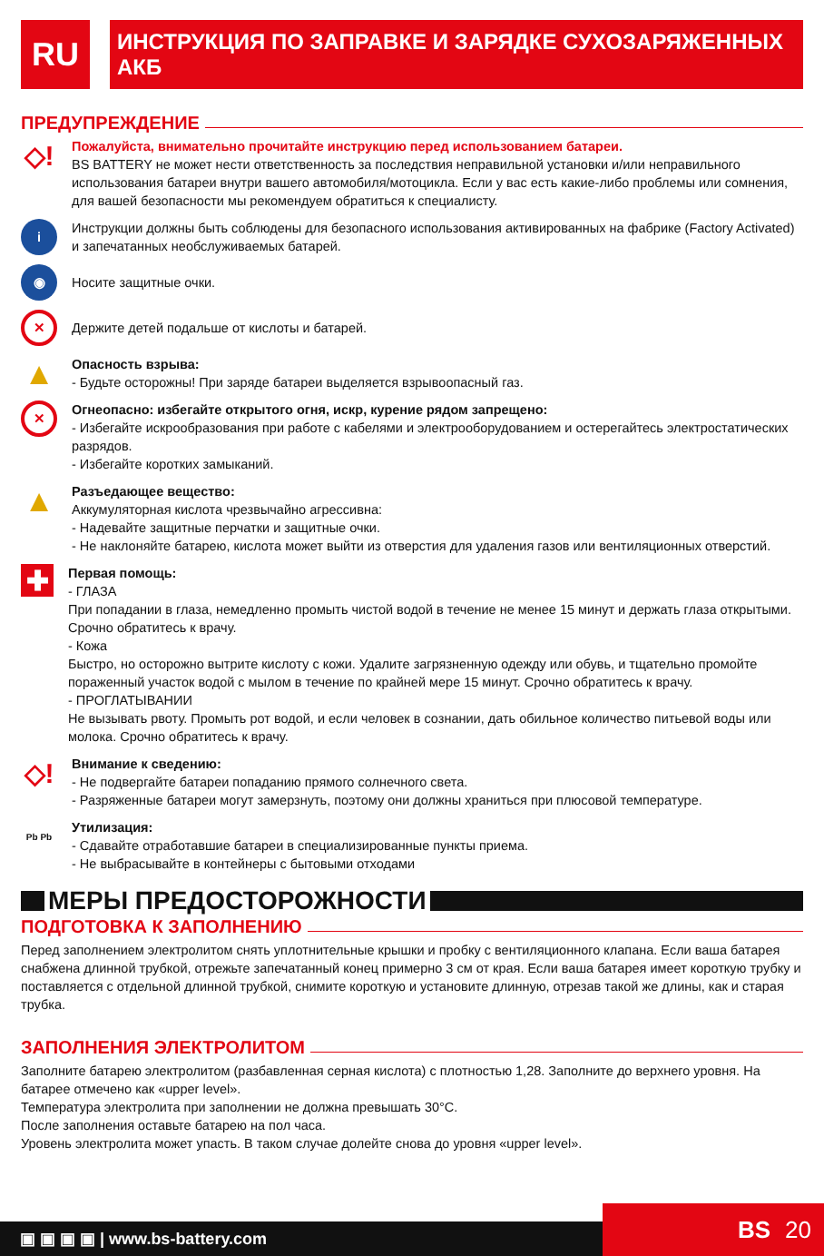RU
ИНСТРУКЦИЯ ПО ЗАПРАВКЕ И ЗАРЯДКЕ СУХОЗАРЯЖЕННЫХ АКБ
ПРЕДУПРЕЖДЕНИЕ
◇!
Пожалуйста, внимательно прочитайте инструкцию перед использованием батареи.
BS BATTERY не может нести ответственность за последствия неправильной установки и/или неправильного использования батареи внутри вашего автомобиля/мотоцикла. Если у вас есть какие-либо проблемы или сомнения, для вашей безопасности мы рекомендуем обратиться к специалисту.
i
Инструкции должны быть соблюдены для безопасного использования активированных на фабрике (Factory Activated) и запечатанных необслуживаемых батарей.
◉
Носите защитные очки.
✕
Держите детей подальше от кислоты и батарей.
▲
Опасность взрыва:
- Будьте осторожны! При заряде батареи выделяется взрывоопасный газ.
✕
Огнеопасно: избегайте открытого огня, искр, курение рядом запрещено:
- Избегайте искрообразования при работе с кабелями и электрооборудованием и остерегайтесь электростатических разрядов.
- Избегайте коротких замыканий.
▲
Разъедающее вещество:
Аккумуляторная кислота чрезвычайно агрессивна:
- Надевайте защитные перчатки и защитные очки.
- Не наклоняйте батарею, кислота может выйти из отверстия для удаления газов или вентиляционных отверстий.
✚
Первая помощь:
- ГЛАЗА
При попадании в глаза, немедленно промыть чистой водой в течение не менее 15 минут и держать глаза открытыми. Срочно обратитесь к врачу.
- Кожа
Быстро, но осторожно вытрите кислоту с кожи. Удалите загрязненную одежду или обувь, и тщательно промойте пораженный участок водой с мылом в течение по крайней мере 15 минут. Срочно обратитесь к врачу.
- ПРОГЛАТЫВАНИИ
Не вызывать рвоту. Промыть рот водой, и если человек в сознании, дать обильное количество питьевой воды или молока. Срочно обратитесь к врачу.
◇!
Внимание к сведению:
- Не подвергайте батареи попаданию прямого солнечного света.
- Разряженные батареи могут замерзнуть, поэтому они должны храниться при плюсовой температуре.
Pb Pb
Утилизация:
- Сдавайте отработавшие батареи в специализированные пункты приема.
- Не выбрасывайте в контейнеры с бытовыми отходами
МЕРЫ ПРЕДОСТОРОЖНОСТИ
ПОДГОТОВКА К ЗАПОЛНЕНИЮ
Перед заполнением электролитом снять уплотнительные крышки и пробку с вентиляционного клапана. Если ваша батарея снабжена длинной трубкой, отрежьте запечатанный конец примерно 3 см от края. Если ваша батарея имеет короткую трубку и поставляется с отдельной длинной трубкой, снимите короткую и установите длинную, отрезав такой же длины, как и старая трубка.
ЗАПОЛНЕНИЯ ЭЛЕКТРОЛИТОМ
Заполните батарею электролитом (разбавленная серная кислота) с плотностью 1,28. Заполните до верхнего уровня. На батарее отмечено как «upper level».
Температура электролита при заполнении не должна превышать 30°C.
После заполнения оставьте батарею на пол часа.
Уровень электролита может упасть. В таком случае долейте снова до уровня «upper level».
▣ ▣ ▣ ▣ | www.bs-battery.com
BS 20